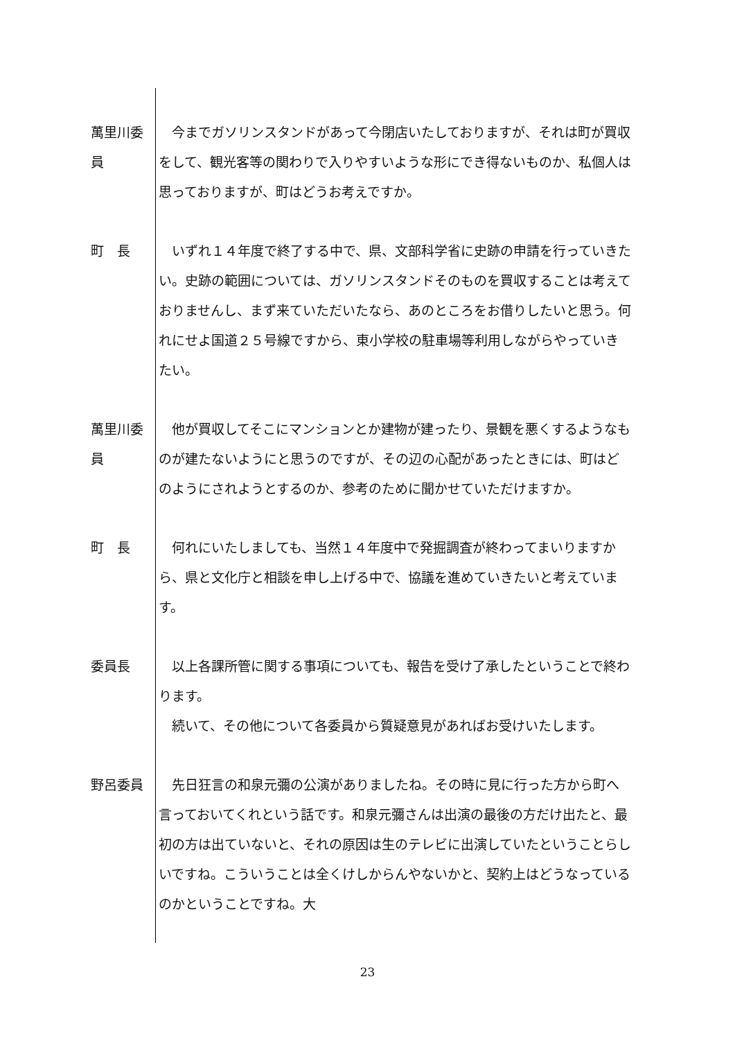萬里川委員
　今までガソリンスタンドがあって今閉店いたしておりますが、それは町が買収をして、観光客等の関わりで入りやすいような形にでき得ないものか、私個人は思っておりますが、町はどうお考えですか。
町　長 　いずれ１４年度で終了する中で、県、文部科学省に史跡の申請を行っていきたい。史跡の範囲については、ガソリンスタンドそのものを買収することは考えておりませんし、まず来ていただいたなら、あのところをお借りしたいと思う。何れにせよ国道２５号線ですから、東小学校の駐車場等利用しながらやっていきたい。
萬里川委員
　他が買収してそこにマンションとか建物が建ったり、景観を悪くするようなものが建たないようにと思うのですが、その辺の心配があったときには、町はどのようにされようとするのか、参考のために聞かせていただけますか。
町　長 　何れにいたしましても、当然１４年度中で発掘調査が終わってまいりますから、県と文化庁と相談を申し上げる中で、協議を進めていきたいと考えています。
委員長 　以上各課所管に関する事項についても、報告を受け了承したということで終わります。
　続いて、その他について各委員から質疑意見があればお受けいたします。
野呂委員 　先日狂言の和泉元彌の公演がありましたね。その時に見に行った方から町へ言っておいてくれという話です。和泉元彌さんは出演の最後の方だけ出たと、最初の方は出ていないと、それの原因は生のテレビに出演していたということらしいですね。こういうことは全くけしからんやないかと、契約上はどうなっているのかということですね。大
23